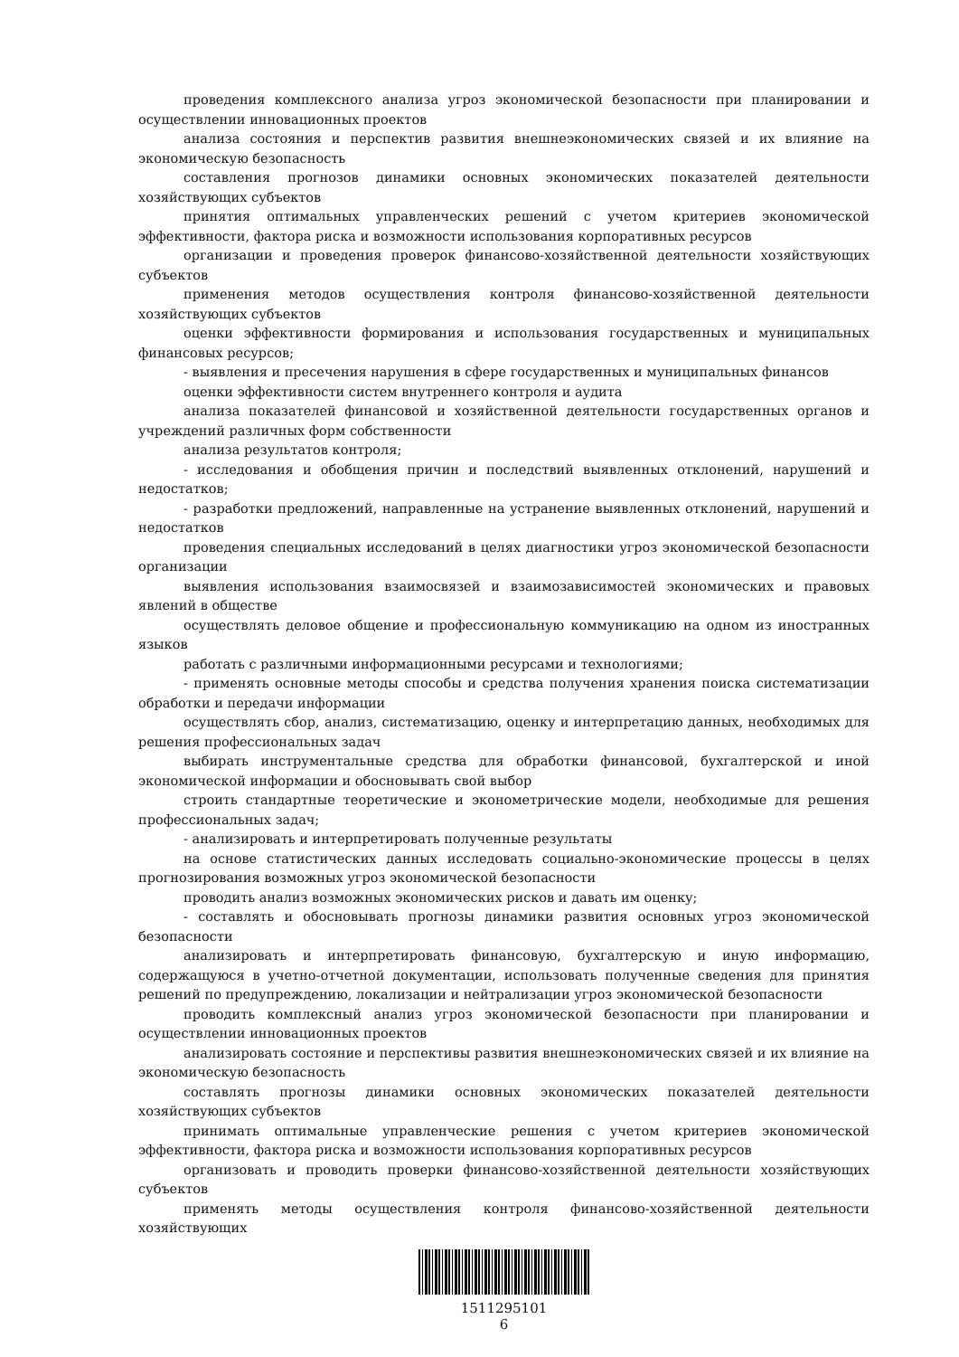проведения комплексного анализа угроз экономической безопасности при планировании и осуществлении инновационных проектов
анализа состояния и перспектив развития внешнеэкономических связей и их влияние на экономическую безопасность
составления прогнозов динамики основных экономических показателей деятельности хозяйствующих субъектов
принятия оптимальных управленческих решений с учетом критериев экономической эффективности, фактора риска и возможности использования корпоративных ресурсов
организации и проведения проверок финансово-хозяйственной деятельности хозяйствующих субъектов
применения методов осуществления контроля финансово-хозяйственной деятельности хозяйствующих субъектов
оценки эффективности формирования и использования государственных и муниципальных финансовых ресурсов;
- выявления и пресечения нарушения в сфере государственных и муниципальных финансов
оценки эффективности систем внутреннего контроля и аудита
анализа показателей финансовой и хозяйственной деятельности государственных органов и учреждений различных форм собственности
анализа результатов контроля;
- исследования и обобщения причин и последствий выявленных отклонений, нарушений и недостатков;
- разработки предложений, направленные на устранение выявленных отклонений, нарушений и недостатков
проведения специальных исследований в целях диагностики угроз экономической безопасности организации
выявления использования взаимосвязей и взаимозависимостей экономических и правовых явлений в обществе
осуществлять деловое общение и профессиональную коммуникацию на одном из иностранных языков
работать с различными информационными ресурсами и технологиями;
- применять основные методы способы и средства получения хранения поиска систематизации обработки и передачи информации
осуществлять сбор, анализ, систематизацию, оценку и интерпретацию данных, необходимых для решения профессиональных задач
выбирать инструментальные средства для обработки финансовой, бухгалтерской и иной экономической информации и обосновывать свой выбор
строить стандартные теоретические и эконометрические модели, необходимые для решения профессиональных задач;
- анализировать и интерпретировать полученные результаты
на основе статистических данных исследовать социально-экономические процессы в целях прогнозирования возможных угроз экономической безопасности
проводить анализ возможных экономических рисков и давать им оценку;
- составлять и обосновывать прогнозы динамики развития основных угроз экономической безопасности
анализировать и интерпретировать финансовую, бухгалтерскую и иную информацию, содержащуюся в учетно-отчетной документации, использовать полученные сведения для принятия решений по предупреждению, локализации и нейтрализации угроз экономической безопасности
проводить комплексный анализ угроз экономической безопасности при планировании и осуществлении инновационных проектов
анализировать состояние и перспективы развития внешнеэкономических связей и их влияние на экономическую безопасность
составлять прогнозы динамики основных экономических показателей деятельности хозяйствующих субъектов
принимать оптимальные управленческие решения с учетом критериев экономической эффективности, фактора риска и возможности использования корпоративных ресурсов
организовать и проводить проверки финансово-хозяйственной деятельности хозяйствующих субъектов
применять методы осуществления контроля финансово-хозяйственной деятельности хозяйствующих
1511295101
6